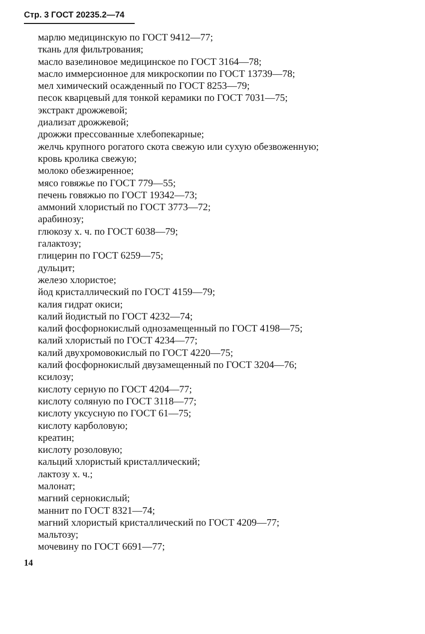Стр. 3 ГОСТ 20235.2—74
марлю медицинскую по ГОСТ 9412—77;
ткань для фильтрования;
масло вазелиновое медицинское по ГОСТ 3164—78;
масло иммерсионное для микроскопии по ГОСТ 13739—78;
мел химический осажденный по ГОСТ 8253—79;
песок кварцевый для тонкой керамики по ГОСТ 7031—75;
экстракт дрожжевой;
диализат дрожжевой;
дрожжи прессованные хлебопекарные;
желчь крупного рогатого скота свежую или сухую обезвоженную;
кровь кролика свежую;
молоко обезжиренное;
мясо говяжье по ГОСТ 779—55;
печень говяжью по ГОСТ 19342—73;
аммоний хлористый по ГОСТ 3773—72;
арабинозу;
глюкозу х. ч. по ГОСТ 6038—79;
галактозу;
глицерин по ГОСТ 6259—75;
дульцит;
железо хлористое;
йод кристаллический по ГОСТ 4159—79;
калия гидрат окиси;
калий йодистый по ГОСТ 4232—74;
калий фосфорнокислый однозамещенный по ГОСТ 4198—75;
калий хлористый по ГОСТ 4234—77;
калий двухромовокислый по ГОСТ 4220—75;
калий фосфорнокислый двузамещенный по ГОСТ 3204—76;
ксилозу;
кислоту серную по ГОСТ 4204—77;
кислоту соляную по ГОСТ 3118—77;
кислоту уксусную по ГОСТ 61—75;
кислоту карболовую;
креатин;
кислоту розоловую;
кальций хлористый кристаллический;
лактозу х. ч.;
малонат;
магний сернокислый;
маннит по ГОСТ 8321—74;
магний хлористый кристаллический по ГОСТ 4209—77;
мальтозу;
мочевину по ГОСТ 6691—77;
14